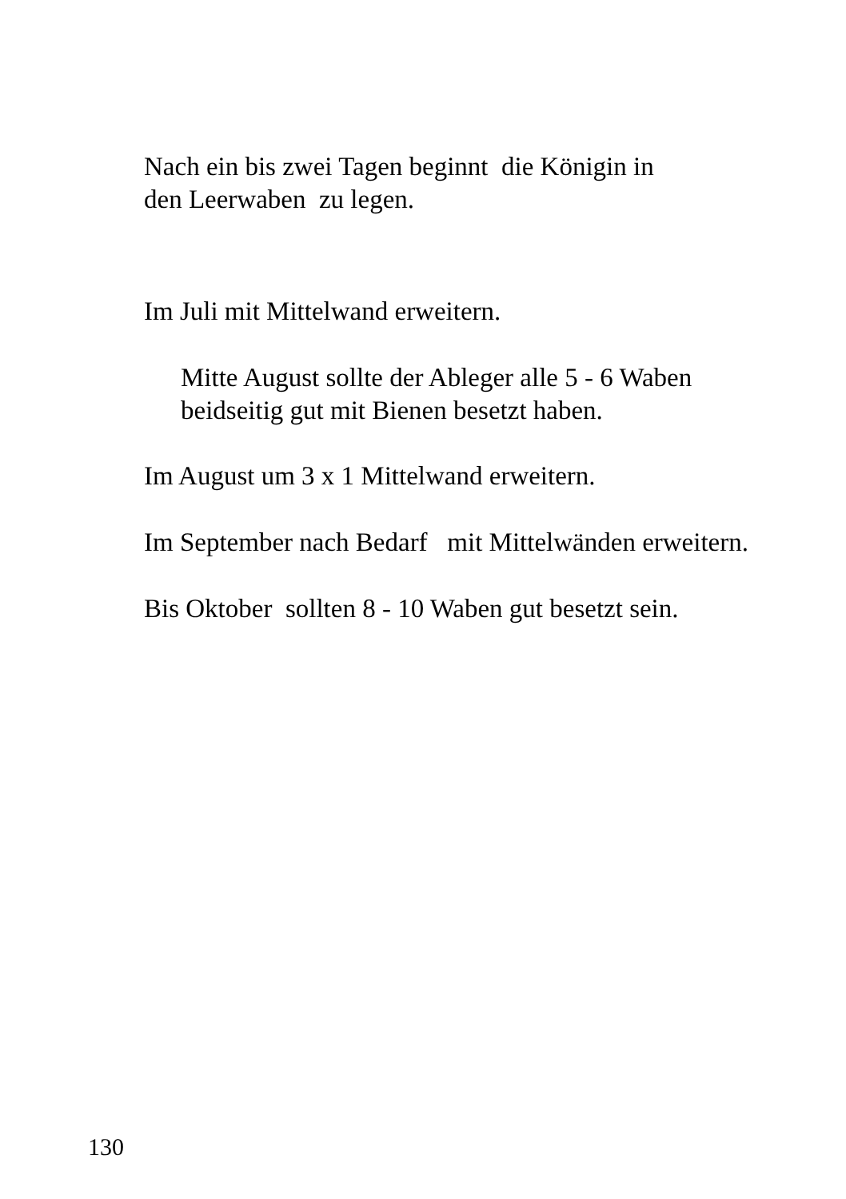Nach ein bis zwei Tagen beginnt die Königin in
den Leerwaben zu legen.
Im Juli mit Mittelwand erweitern.
Mitte August sollte der Ableger alle 5 - 6 Waben
beidseitig gut mit Bienen besetzt haben.
Im August um 3 x 1 Mittelwand erweitern.
Im September nach Bedarf mit Mittelwänden erweitern.
Bis Oktober sollten 8 - 10 Waben gut besetzt sein.
130